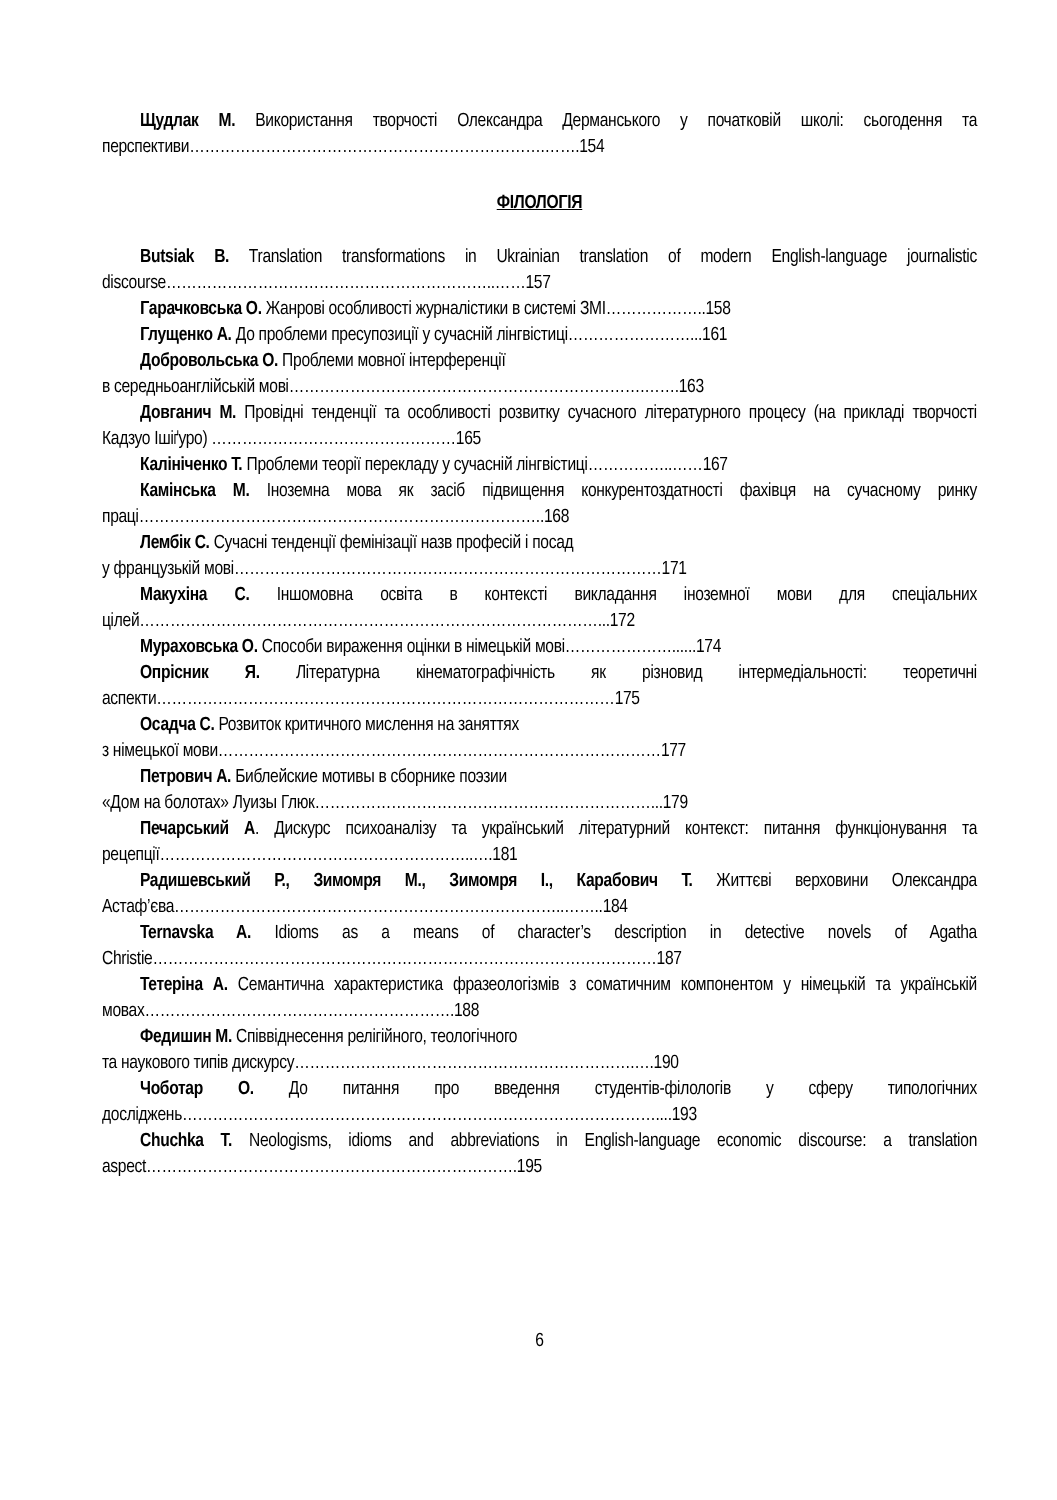Щудлак М. Використання творчості Олександра Дерманського у початковій школі: сьогодення та перспективи…………………………………………………………….…….154
ФІЛОЛОГІЯ
Butsiak B. Translation transformations in Ukrainian translation of modern English-language journalistic discourse………………………………………………………..……157
Гарачковська О. Жанрові особливості журналістики в системі ЗМІ………………..158
Глущенко А. До проблеми пресупозиції у сучасній лінгвістиці……………………...161
Добровольська О. Проблеми мовної інтерференції
в середньоанглійській мові…………………………………………………………….…….163
Довганич М. Провідні тенденції та особливості розвитку сучасного літературного процесу (на прикладі творчості Кадзуо Ішіґуро) …………………………………………165
Калініченко Т. Проблеми теорії перекладу у сучасній лінгвістиці……………..……167
Камінська М. Іноземна мова як засіб підвищення конкурентоздатності фахівця на сучасному ринку праці……………………………………………………………………..168
Лембік С. Сучасні тенденції фемінізації назв професій і посад
у французькій мові…………………………………………………………………………171
Макухіна С. Іншомовна освіта в контексті викладання іноземної мови для спеціальних цілей………………………………………………………………………………...172
Мураховська О. Способи вираження оцінки в німецькій мові…………………......174
Опрісник Я. Літературна кінематографічність як різновид інтермедіальності: теоретичні аспекти………………………………………………………………………………175
Осадча С. Розвиток критичного мислення на заняттях
з німецької мови……………………………………………………………………………177
Петрович А. Библейские мотивы в сборнике поэзии
«Дом на болотах» Луизы Глюк…………………………………………………………...179
Печарський А. Дискурс психоаналізу та український літературний контекст: питання функціонування та рецепції……………………………………………………..….181
Радишевський Р., Зимомря М., Зимомря І., Карабович Т. Життєві верховини Олександра Астаф’єва…………………………………………………………………..……..184
Ternavska A. Idioms as a means of character’s description in detective novels of Agatha Christie………………………………………………………………………………………187
Тетеріна А. Семантична характеристика фразеологізмів з соматичним компонентом у німецькій та українській мовах…………………………………………………….188
Федишин М. Співвіднесення релігійного, теологічного
та наукового типів дискурсу………………………………………………………….….190
Чоботар О. До питання про введення студентів-філологів у сферу типологічних досліджень…………………………………………………………………………………....193
Chuchka T. Neologisms, idioms and abbreviations in English-language economic discourse: a translation aspect……………………………………………………………….195
6